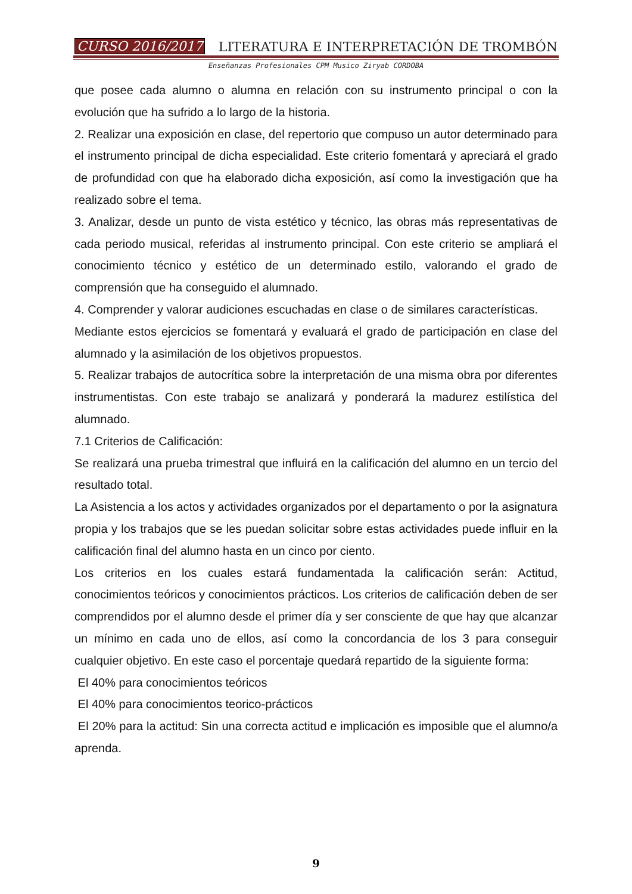CURSO 2016/2017 LITERATURA E INTERPRETACIÓN DE TROMBÓN
Enseñanzas Profesionales CPM Musico Ziryab CORDOBA
que posee cada alumno o alumna en relación con su instrumento principal o con la evolución que ha sufrido a lo largo de la historia.
2. Realizar una exposición en clase, del repertorio que compuso un autor determinado para el instrumento principal de dicha especialidad. Este criterio fomentará y apreciará el grado de profundidad con que ha elaborado dicha exposición, así como la investigación que ha realizado sobre el tema.
3. Analizar, desde un punto de vista estético y técnico, las obras más representativas de cada periodo musical, referidas al instrumento principal. Con este criterio se ampliará el conocimiento técnico y estético de un determinado estilo, valorando el grado de comprensión que ha conseguido el alumnado.
4. Comprender y valorar audiciones escuchadas en clase o de similares características.
Mediante estos ejercicios se fomentará y evaluará el grado de participación en clase del alumnado y la asimilación de los objetivos propuestos.
5. Realizar trabajos de autocrítica sobre la interpretación de una misma obra por diferentes instrumentistas. Con este trabajo se analizará y ponderará la madurez estilística del alumnado.
7.1 Criterios de Calificación:
Se realizará una prueba trimestral que influirá en la calificación del alumno en un tercio del resultado total.
La Asistencia a los actos y actividades organizados por el departamento o por la asignatura propia y los trabajos que se les puedan solicitar sobre estas actividades puede influir en la calificación final del alumno hasta en un cinco por ciento.
Los criterios en los cuales estará fundamentada la calificación serán: Actitud, conocimientos teóricos y conocimientos prácticos. Los criterios de calificación deben de ser comprendidos por el alumno desde el primer día y ser consciente de que hay que alcanzar un mínimo en cada uno de ellos, así como la concordancia de los 3 para conseguir cualquier objetivo. En este caso el porcentaje quedará repartido de la siguiente forma:
El 40% para conocimientos teóricos
El 40% para conocimientos teorico-prácticos
El 20% para la actitud: Sin una correcta actitud e implicación es imposible que el alumno/a aprenda.
9